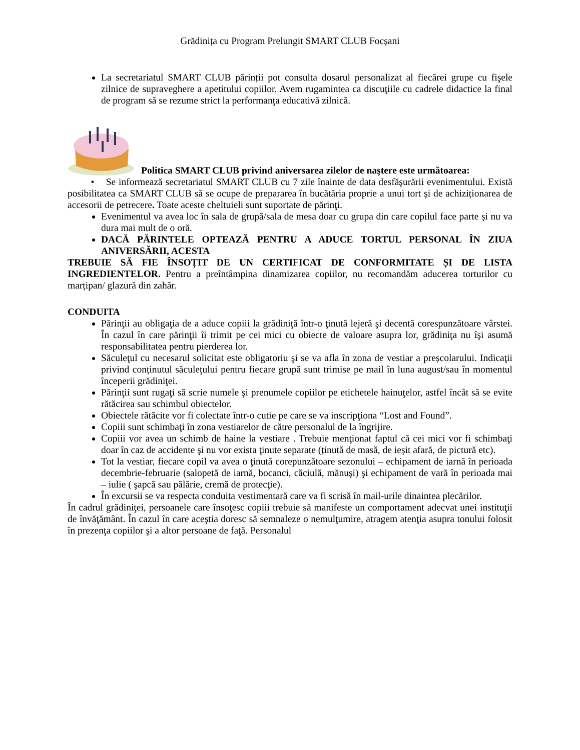Grădinița cu Program Prelungit SMART CLUB Focșani
La secretariatul SMART CLUB părinții pot consulta dosarul personalizat al fiecărei grupe cu fişele zilnice de supraveghere a apetitului copiilor. Avem rugamintea ca discuţiile cu cadrele didactice la final de program să se rezume strict la performanţa educativă zilnică.
Politica SMART CLUB privind aniversarea zilelor de naştere este următoarea:
• Se informează secretariatul SMART CLUB cu 7 zile înainte de data desfăşurării evenimentului. Există posibilitatea ca SMART CLUB să se ocupe de prepararea în bucătăria proprie a unui tort și de achiziționarea de accesorii de petrecere. Toate aceste cheltuieli sunt suportate de părinţi.
Evenimentul va avea loc în sala de grupă/sala de mesa doar cu grupa din care copilul face parte și nu va dura mai mult de o oră.
DACĂ PĂRINTELE OPTEAZĂ PENTRU A ADUCE TORTUL PERSONAL ÎN ZIUA ANIVERSĂRII, ACESTA
TREBUIE SĂ FIE ÎNSOȚIT DE UN CERTIFICAT DE CONFORMITATE ȘI DE LISTA INGREDIENTELOR. Pentru a preîntâmpina dinamizarea copiilor, nu recomandăm aducerea torturilor cu marțipan/ glazură din zahăr.
CONDUITA
Părinţii au obligaţia de a aduce copiii la grădiniţă într-o ţinută lejeră şi decentă corespunzătoare vârstei. În cazul în care părinţii îi trimit pe cei mici cu obiecte de valoare asupra lor, grădiniţa nu îşi asumă responsabilitatea pentru pierderea lor.
Săculeţul cu necesarul solicitat este obligatoriu şi se va afla în zona de vestiar a preșcolarului. Indicaţii privind conținutul săculeţului pentru fiecare grupă sunt trimise pe mail în luna august/sau în momentul începerii grădiniţei.
Părinţii sunt rugaţi să scrie numele şi prenumele copiilor pe etichetele hainuţelor, astfel încât să se evite rătăcirea sau schimbul obiectelor.
Obiectele rătăcite vor fi colectate într-o cutie pe care se va inscripţiona “Lost and Found”.
Copiii sunt schimbaţi în zona vestiarelor de către personalul de la îngrijire.
Copiii vor avea un schimb de haine la vestiare . Trebuie menţionat faptul că cei mici vor fi schimbaţi doar în caz de accidente şi nu vor exista ţinute separate (ținută de masă, de ieșit afară, de pictură etc).
Tot la vestiar, fiecare copil va avea o ţinută corepunzătoare sezonului – echipament de iarnă în perioada decembrie-februarie (salopetă de iarnă, bocanci, căciulă, mănuşi) şi echipament de vară în perioada mai – iulie ( şapcă sau pălărie, cremă de protecţie).
În excursii se va respecta conduita vestimentară care va fi scrisă în mail-urile dinaintea plecărilor.
În cadrul grădiniţei, persoanele care însoţesc copiii trebuie să manifeste un comportament adecvat unei instituţii de învăţământ. În cazul în care aceştia doresc să semnaleze o nemulţumire, atragem atenţia asupra tonului folosit în prezenţa copiilor şi a altor persoane de faţă. Personalul